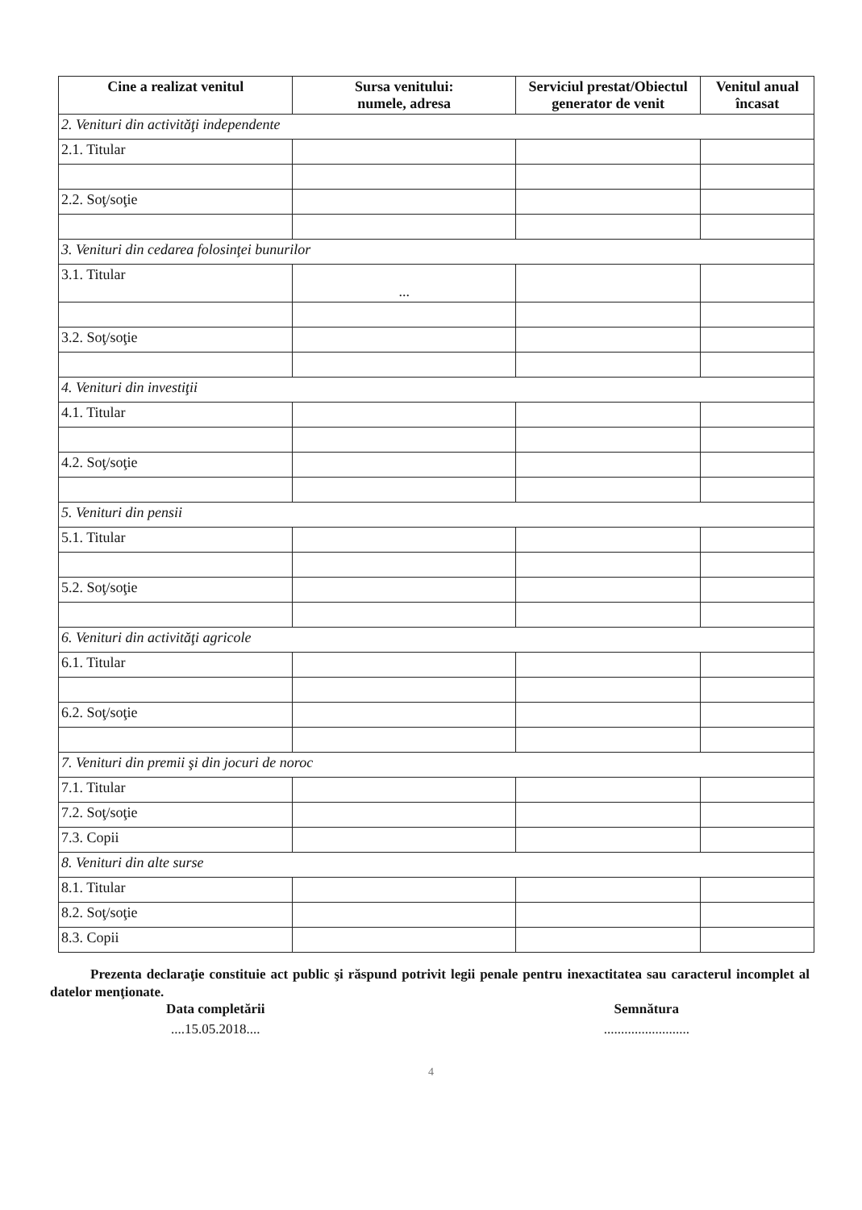| Cine a realizat venitul | Sursa venitului: numele, adresa | Serviciul prestat/Obiectul generator de venit | Venitul anual încasat |
| --- | --- | --- | --- |
| 2. Venituri din activităţi independente | | | |
| 2.1. Titular | | | |
| 2.2. Soţ/soţie | | | |
| 3. Venituri din cedarea folosinţei bunurilor | | | |
| 3.1. Titular | ... | | |
| 3.2. Soţ/soţie | | | |
| 4. Venituri din investiţii | | | |
| 4.1. Titular | | | |
| 4.2. Soţ/soţie | | | |
| 5. Venituri din pensii | | | |
| 5.1. Titular | | | |
| 5.2. Soţ/soţie | | | |
| 6. Venituri din activităţi agricole | | | |
| 6.1. Titular | | | |
| 6.2. Soţ/soţie | | | |
| 7. Venituri din premii şi din jocuri de noroc | | | |
| 7.1. Titular | | | |
| 7.2. Soţ/soţie | | | |
| 7.3. Copii | | | |
| 8. Venituri din alte surse | | | |
| 8.1. Titular | | | |
| 8.2. Soţ/soţie | | | |
| 8.3. Copii | | | |
Prezenta declaraţie constituie act public şi răspund potrivit legii penale pentru inexactitatea sau caracterul incomplet al datelor menţionate.
Data completării Semnătura
....15.05.2018.... .........................
4